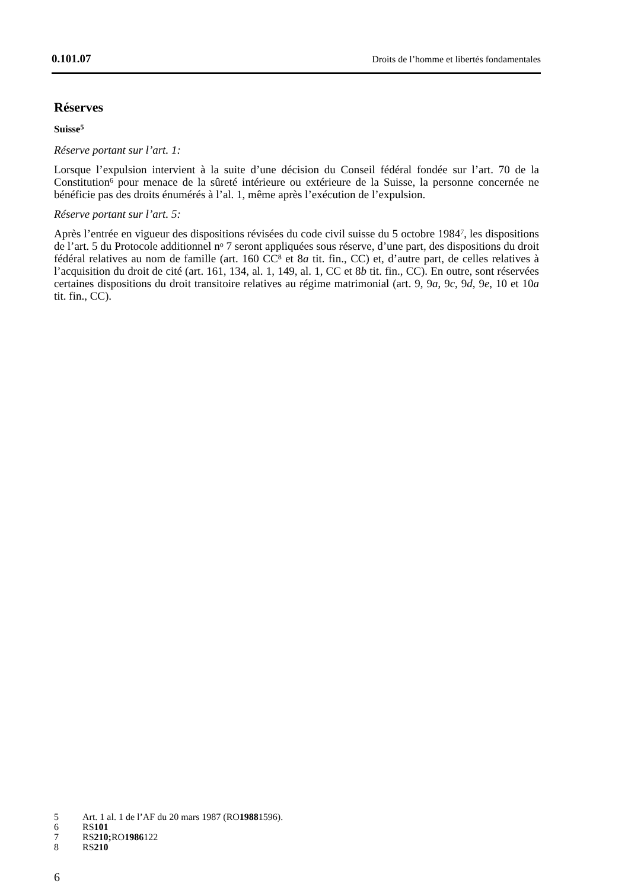0.101.07 Droits de l’homme et libertés fondamentales
Réserves
Suisse<sup>5</sup>
Réserve portant sur l’art. 1:
Lorsque l’expulsion intervient à la suite d’une décision du Conseil fédéral fondée sur l’art. 70 de la Constitution<sup>6</sup> pour menace de la sûreté intérieure ou extérieure de la Suisse, la personne concernée ne bénéficie pas des droits énumérés à l’al. 1, même après l’exécution de l’expulsion.
Réserve portant sur l’art. 5:
Après l’entrée en vigueur des dispositions révisées du code civil suisse du 5 octobre 1984<sup>7</sup>, les dispositions de l’art. 5 du Protocole additionnel n<sup>o</sup> 7 seront appliquées sous réserve, d’une part, des dispositions du droit fédéral relatives au nom de famille (art. 160 CC<sup>8</sup> et 8a tit. fin., CC) et, d’autre part, de celles relatives à l’acquisition du droit de cité (art. 161, 134, al. 1, 149, al. 1, CC et 8b tit. fin., CC). En outre, sont réservées certaines dispositions du droit transitoire relatives au régime matrimonial (art. 9, 9a, 9c, 9d, 9e, 10 et 10a tit. fin., CC).
5 Art. 1 al. 1 de l’AF du 20 mars 1987 (RO 1988 1596).
6 RS 101
7 RS 210; RO 1986 122
8 RS 210
6